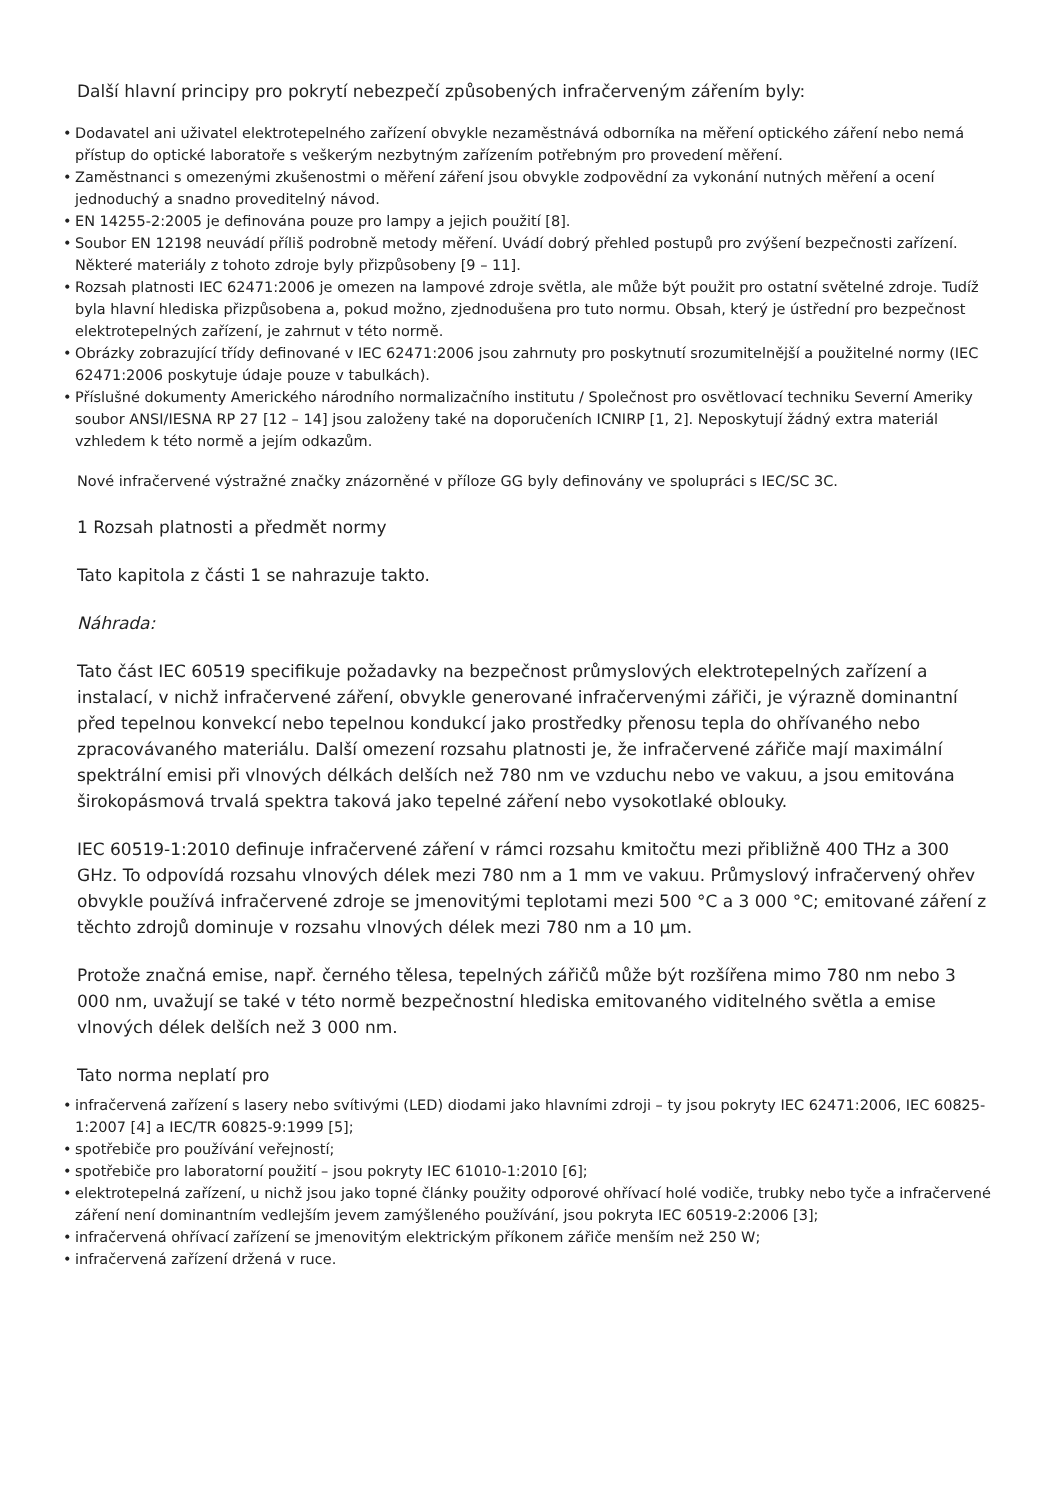Další hlavní principy pro pokrytí nebezpečí způsobených infračerveným zářením byly:
• Dodavatel ani uživatel elektrotepelného zařízení obvykle nezaměstnává odborníka na měření optického záření nebo nemá přístup do optické laboratoře s veškerým nezbytným zařízením potřebným pro provedení měření.
• Zaměstnanci s omezenými zkušenostmi o měření záření jsou obvykle zodpovědní za vykonání nutných měření a ocení jednoduchý a snadno proveditelný návod.
• EN 14255-2:2005 je definována pouze pro lampy a jejich použití [8].
• Soubor EN 12198 neuvádí příliš podrobně metody měření. Uvádí dobrý přehled postupů pro zvýšení bezpečnosti zařízení. Některé materiály z tohoto zdroje byly přizpůsobeny [9 – 11].
• Rozsah platnosti IEC 62471:2006 je omezen na lampové zdroje světla, ale může být použit pro ostatní světelné zdroje. Tudíž byla hlavní hlediska přizpůsobena a, pokud možno, zjednodušena pro tuto normu. Obsah, který je ústřední pro bezpečnost elektrotepelných zařízení, je zahrnut v této normě.
• Obrázky zobrazující třídy definované v IEC 62471:2006 jsou zahrnuty pro poskytnutí srozumitelnější a použitelné normy (IEC 62471:2006 poskytuje údaje pouze v tabulkách).
• Příslušné dokumenty Amerického národního normalizačního institutu / Společnost pro osvětlovací techniku Severní Ameriky soubor ANSI/IESNA RP 27 [12 – 14] jsou založeny také na doporučeních ICNIRP [1, 2]. Neposkytují žádný extra materiál vzhledem k této normě a jejím odkazům.
Nové infračervené výstražné značky znázorněné v příloze GG byly definovány ve spolupráci s IEC/SC 3C.
1 Rozsah platnosti a předmět normy
Tato kapitola z části 1 se nahrazuje takto.
Náhrada:
Tato část IEC 60519 specifikuje požadavky na bezpečnost průmyslových elektrotepelných zařízení a instalací, v nichž infračervené záření, obvykle generované infračervenými zářiči, je výrazně dominantní před tepelnou konvekcí nebo tepelnou kondukcí jako prostředky přenosu tepla do ohřívaného nebo zpracovávaného materiálu. Další omezení rozsahu platnosti je, že infračervené zářiče mají maximální spektrální emisi při vlnových délkách delších než 780 nm ve vzduchu nebo ve vakuu, a jsou emitována širokopásmová trvalá spektra taková jako tepelné záření nebo vysokotlaké oblouky.
IEC 60519-1:2010 definuje infračervené záření v rámci rozsahu kmitočtu mezi přibližně 400 THz a 300 GHz. To odpovídá rozsahu vlnových délek mezi 780 nm a 1 mm ve vakuu. Průmyslový infračervený ohřev obvykle používá infračervené zdroje se jmenovitými teplotami mezi 500 °C a 3 000 °C; emitované záření z těchto zdrojů dominuje v rozsahu vlnových délek mezi 780 nm a 10 µm.
Protože značná emise, např. černého tělesa, tepelných zářičů může být rozšířena mimo 780 nm nebo 3 000 nm, uvažují se také v této normě bezpečnostní hlediska emitovaného viditelného světla a emise vlnových délek delších než 3 000 nm.
Tato norma neplatí pro
• infračervená zařízení s lasery nebo svítivými (LED) diodami jako hlavními zdroji – ty jsou pokryty IEC 62471:2006, IEC 60825-1:2007 [4] a IEC/TR 60825-9:1999 [5];
• spotřebiče pro používání veřejností;
• spotřebiče pro laboratorní použití – jsou pokryty IEC 61010-1:2010 [6];
• elektrotepelná zařízení, u nichž jsou jako topné články použity odporové ohřívací holé vodiče, trubky nebo tyče a infračervené záření není dominantním vedlejším jevem zamýšleného používání, jsou pokryta IEC 60519-2:2006 [3];
• infračervená ohřívací zařízení se jmenovitým elektrickým příkonem zářiče menším než 250 W;
• infračervená zařízení držená v ruce.